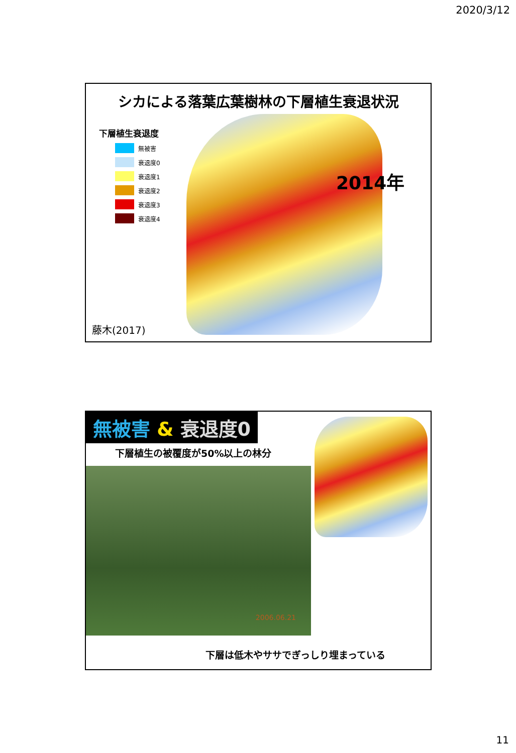2020/3/12
シカによる落葉広葉樹林の下層植生衰退状況
下層植生衰退度
無被害
衰退度0
衰退度1
衰退度2
衰退度3
衰退度4
2014年
藤木(2017)
無被害 & 衰退度0
下層植生の被覆度が50%以上の林分
2006.06.21
下層は低木やササでぎっしり埋まっている
11